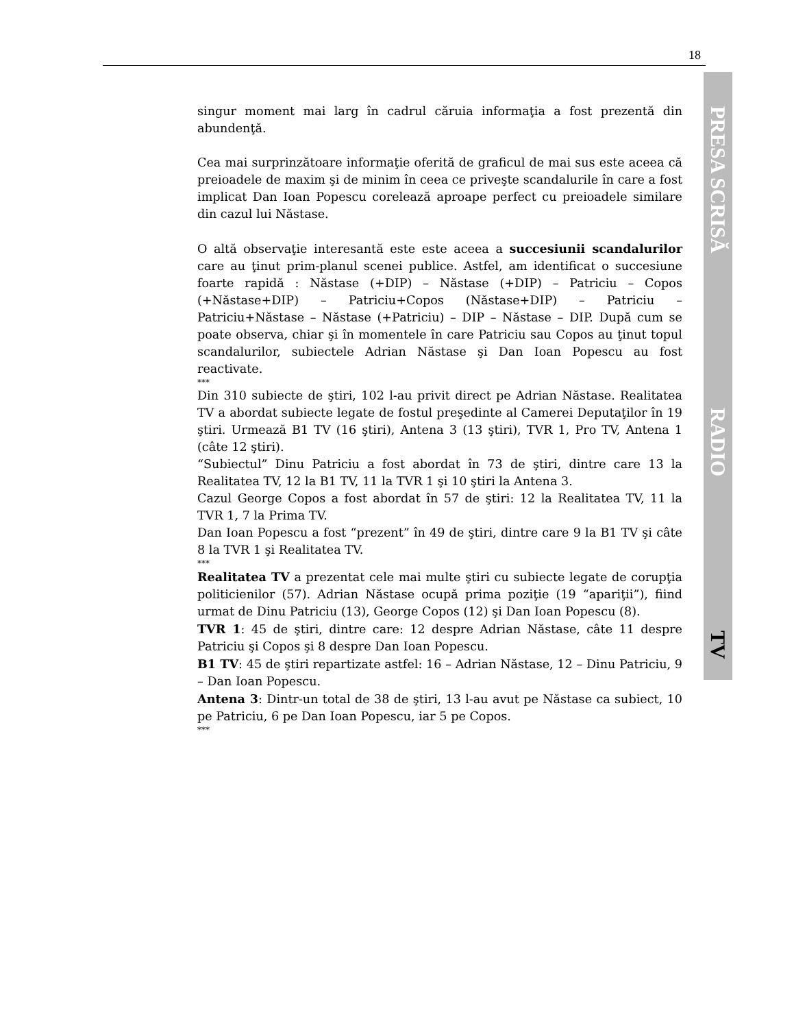18
PRESA SCRISĂ RADIO TV
singur moment mai larg în cadrul căruia informaţia a fost prezentă din abundenţă.
Cea mai surprinzătoare informaţie oferită de graficul de mai sus este aceea că preioadele de maxim şi de minim în ceea ce priveşte scandalurile în care a fost implicat Dan Ioan Popescu corelează aproape perfect cu preioadele similare din cazul lui Năstase.
O altă observaţie interesantă este este aceea a succesiunii scandalurilor care au ţinut prim-planul scenei publice. Astfel, am identificat o succesiune foarte rapidă : Năstase (+DIP) – Năstase (+DIP) – Patriciu – Copos (+Năstase+DIP) – Patriciu+Copos (Năstase+DIP) – Patriciu – Patriciu+Năstase – Năstase (+Patriciu) – DIP – Năstase – DIP. După cum se poate observa, chiar şi în momentele în care Patriciu sau Copos au ţinut topul scandalurilor, subiectele Adrian Năstase şi Dan Ioan Popescu au fost reactivate.
***
Din 310 subiecte de ştiri, 102 l-au privit direct pe Adrian Năstase. Realitatea TV a abordat subiecte legate de fostul preşedinte al Camerei Deputaţilor în 19 ştiri. Urmează B1 TV (16 ştiri), Antena 3 (13 ştiri), TVR 1, Pro TV, Antena 1 (câte 12 ştiri).
“Subiectul” Dinu Patriciu a fost abordat în 73 de ştiri, dintre care 13 la Realitatea TV, 12 la B1 TV, 11 la TVR 1 şi 10 ştiri la Antena 3.
Cazul George Copos a fost abordat în 57 de ştiri: 12 la Realitatea TV, 11 la TVR 1, 7 la Prima TV.
Dan Ioan Popescu a fost “prezent” în 49 de ştiri, dintre care 9 la B1 TV şi câte 8 la TVR 1 şi Realitatea TV.
***
Realitatea TV a prezentat cele mai multe ştiri cu subiecte legate de corupţia politicienilor (57). Adrian Năstase ocupă prima poziţie (19 “apariţii”), fiind urmat de Dinu Patriciu (13), George Copos (12) şi Dan Ioan Popescu (8).
TVR 1: 45 de ştiri, dintre care: 12 despre Adrian Năstase, câte 11 despre Patriciu şi Copos şi 8 despre Dan Ioan Popescu.
B1 TV: 45 de ştiri repartizate astfel: 16 – Adrian Năstase, 12 – Dinu Patriciu, 9 – Dan Ioan Popescu.
Antena 3: Dintr-un total de 38 de ştiri, 13 l-au avut pe Năstase ca subiect, 10 pe Patriciu, 6 pe Dan Ioan Popescu, iar 5 pe Copos.
***